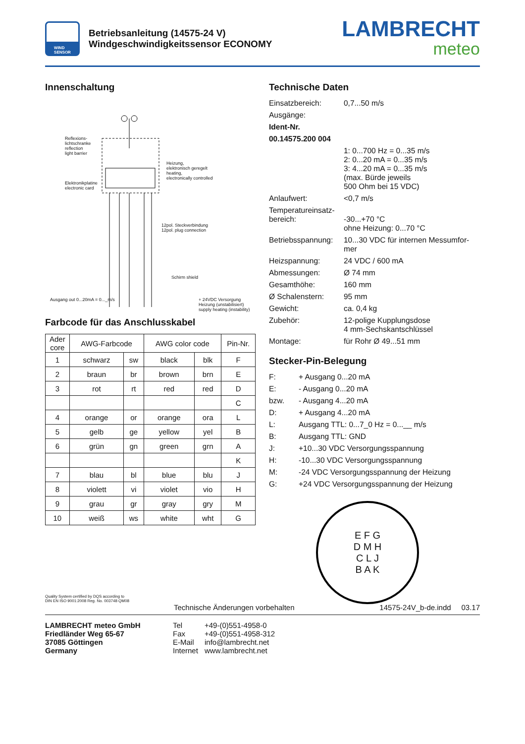WIND
SENSOR
Betriebsanleitung (14575-24 V)
Windgeschwindigkeitssensor ECONOMY
LAMBRECHT
meteo
Innenschaltung
Reflexions-
lichtschranke
reflection
light barrier
Elektronikplatine
electronic card
Heizung,
elektronisch geregelt
heating,
electronically controlled
12pol. Steckverbindung
12pol. plug connection
Schirm shield
Ausgang out 0...20mA = 0..._m/s
+ 24VDC Versorgung Heizung (unstabilisiert) supply heating (instability)
Farbcode für das Anschlusskabel
| Ader core | AWG-Farbcode | | AWG color code | | Pin-Nr. |
| --- | --- | --- | --- | --- | --- |
| 1 | schwarz | sw | black | blk | F |
| 2 | braun | br | brown | brn | E |
| 3 | rot | rt | red | red | D |
| | | | | | C |
| 4 | orange | or | orange | ora | L |
| 5 | gelb | ge | yellow | yel | B |
| 6 | grün | gn | green | grn | A |
| | | | | | K |
| 7 | blau | bl | blue | blu | J |
| 8 | violett | vi | violet | vio | H |
| 9 | grau | gr | gray | gry | M |
| 10 | weiß | ws | white | wht | G |
Technische Daten
Einsatzbereich:
0,7...50 m/s
Ausgänge:
Ident-Nr.
00.14575.200 004
1: 0...700 Hz = 0...35 m/s
2: 0...20 mA = 0...35 m/s
3: 4...20 mA = 0...35 m/s
(max. Bürde jeweils
500 Ohm bei 15 VDC)
Anlaufwert:
<0,7 m/s
Temperatureinsatz-
bereich:
-30...+70 °C
ohne Heizung: 0...70 °C
Betriebsspannung:
10...30 VDC für internen Messumfor-mer
Heizspannung:
24 VDC / 600 mA
Abmessungen:
Ø 74 mm
Gesamthöhe:
160 mm
Ø Schalenstern:
95 mm
Gewicht:
ca. 0,4 kg
Zubehör:
12-polige Kupplungsdose
4 mm-Sechskantschlüssel
Montage:
für Rohr Ø 49...51 mm
Stecker-Pin-Belegung
F:
+ Ausgang 0...20 mA
E:
- Ausgang 0...20 mA
bzw.
- Ausgang 4...20 mA
D:
+ Ausgang 4...20 mA
L:
Ausgang TTL: 0...7_0 Hz = 0...__ m/s
B:
Ausgang TTL: GND
J:
+10...30 VDC Versorgungsspannung
H:
-10...30 VDC Versorgungsspannung
M:
-24 VDC Versorgungsspannung der Heizung
G:
+24 VDC Versorgungsspannung der Heizung
E F G
D M H
C L J
B A K
Quality System certified by DQS according to
DIN EN ISO 9001:2008 Reg. No. 003748 QM08
Technische Änderungen vorbehalten 14575-24V_b-de.indd 03.17
LAMBRECHT meteo GmbH
Friedländer Weg 65-67
37085 Göttingen
Germany
Tel
Fax
E-Mail
Internet
+49-(0)551-4958-0
+49-(0)551-4958-312
info@lambrecht.net
www.lambrecht.net